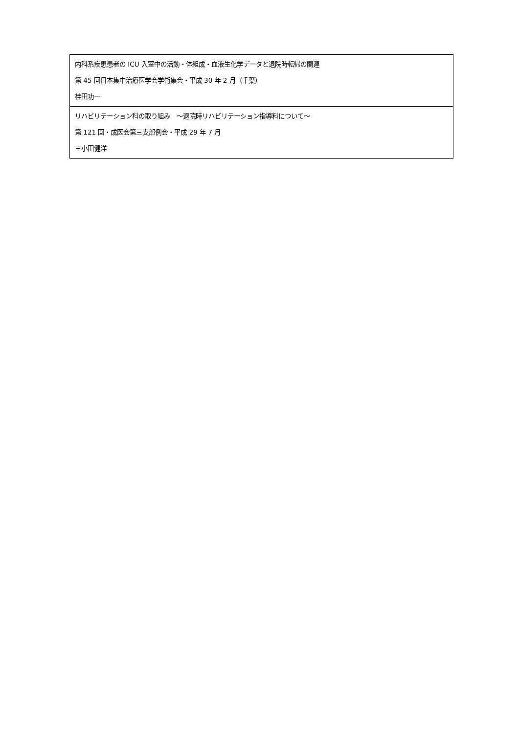| 内科系疾患患者の ICU 入室中の活動・体組成・血液生化学データと退院時転帰の関連 第 45 回日本集中治療医学会学術集会・平成 30 年 2 月（千葉） 桂田功一 |
| リハビリテーション科の取り組み ～退院時リハビリテーション指導料について～ 第 121 回・成医会第三支部例会・平成 29 年 7 月 三小田健洋 |